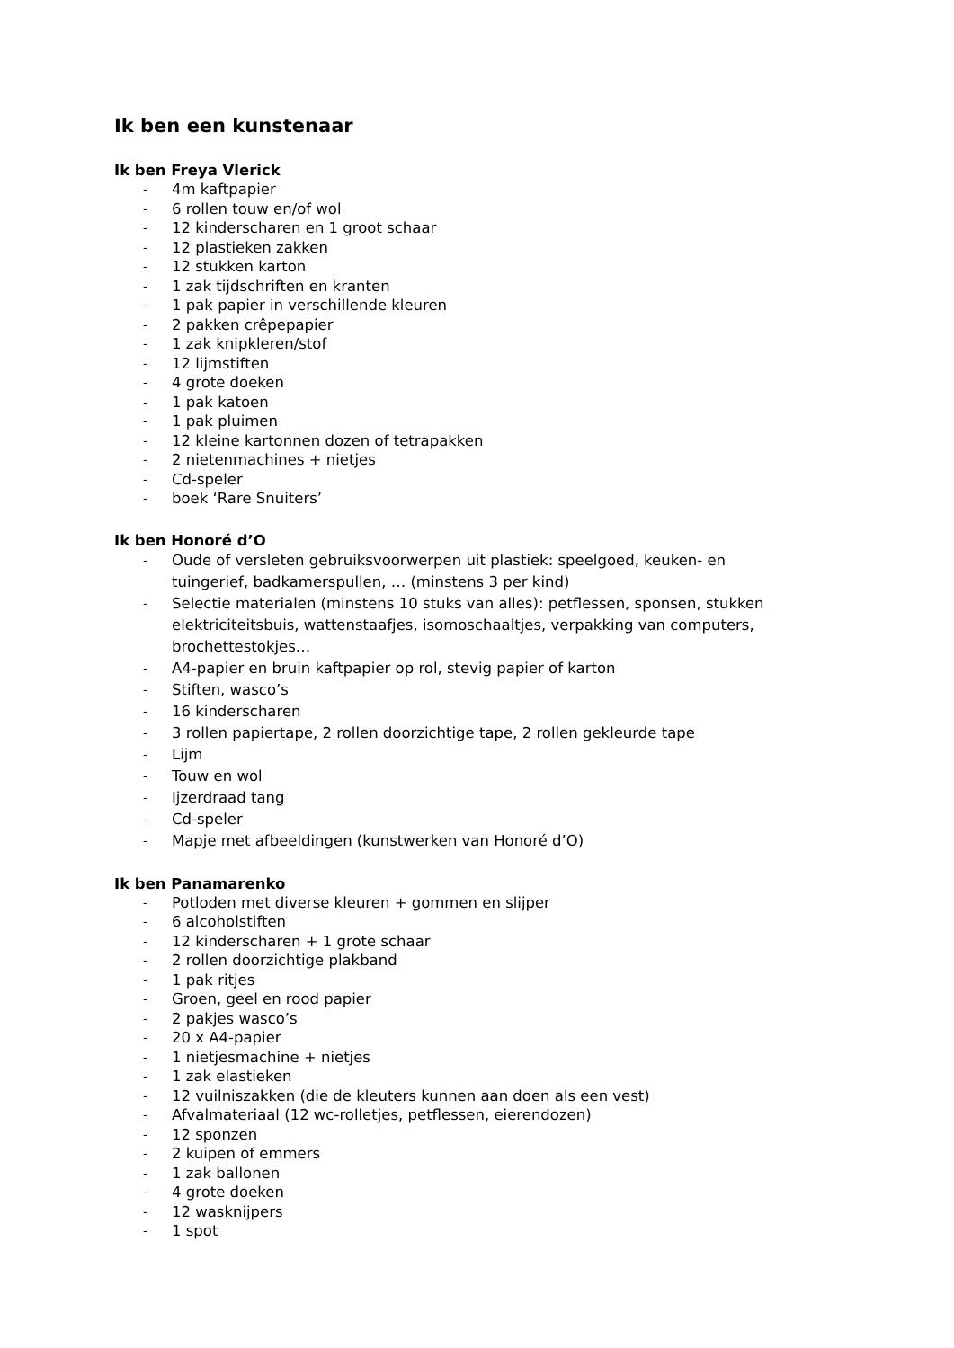Ik ben een kunstenaar
Ik ben Freya Vlerick
- 4m kaftpapier
- 6 rollen touw en/of wol
- 12 kinderscharen en 1 groot schaar
- 12 plastieken zakken
- 12 stukken karton
- 1 zak tijdschriften en kranten
- 1 pak papier in verschillende kleuren
- 2 pakken crêpepapier
- 1 zak knipkleren/stof
- 12 lijmstiften
- 4 grote doeken
- 1 pak katoen
- 1 pak pluimen
- 12 kleine kartonnen dozen of tetrapakken
- 2 nietenmachines + nietjes
- Cd-speler
- boek ‘Rare Snuiters’
Ik ben Honoré d’O
- Oude of versleten gebruiksvoorwerpen uit plastiek: speelgoed, keuken- en tuingerief, badkamerspullen, … (minstens 3 per kind)
- Selectie materialen (minstens 10 stuks van alles): petflessen, sponsen, stukken elektriciteitsbuis, wattenstaafjes, isomoschaaltjes, verpakking van computers, brochettestokjes…
- A4-papier en bruin kaftpapier op rol, stevig papier of karton
- Stiften, wasco’s
- 16 kinderscharen
- 3 rollen papiertape, 2 rollen doorzichtige tape, 2 rollen gekleurde tape
- Lijm
- Touw en wol
- Ijzerdraad tang
- Cd-speler
- Mapje met afbeeldingen (kunstwerken van Honoré d’O)
Ik ben Panamarenko
- Potloden met diverse kleuren + gommen en slijper
- 6 alcoholstiften
- 12 kinderscharen + 1 grote schaar
- 2 rollen doorzichtige plakband
- 1 pak ritjes
- Groen, geel en rood papier
- 2 pakjes wasco’s
- 20 x A4-papier
- 1 nietjesmachine + nietjes
- 1 zak elastieken
- 12 vuilniszakken (die de kleuters kunnen aan doen als een vest)
- Afvalmateriaal (12 wc-rolletjes, petflessen, eierendozen)
- 12 sponzen
- 2 kuipen of emmers
- 1 zak ballonen
- 4 grote doeken
- 12 wasknijpers
- 1 spot